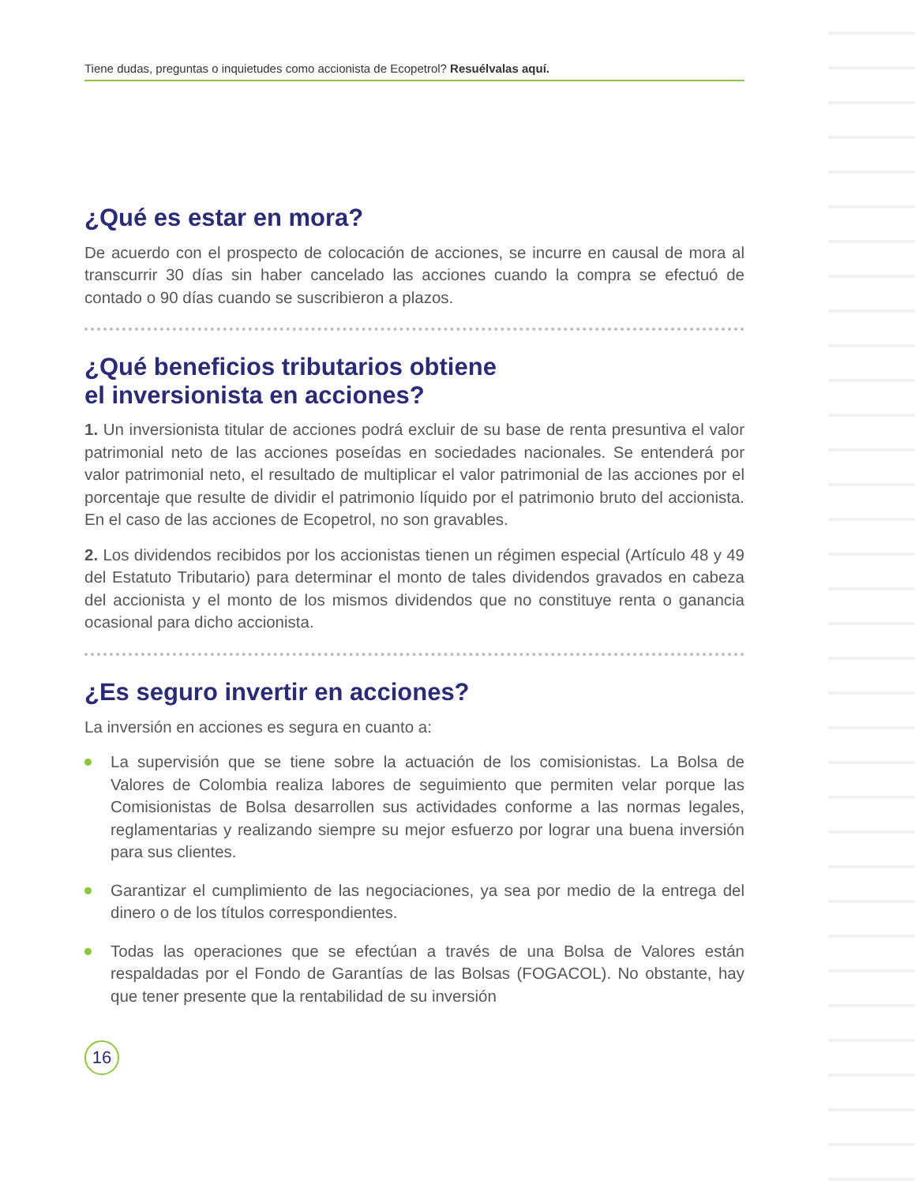Tiene dudas, preguntas o inquietudes como accionista de Ecopetrol? Resuélvalas aquí.
¿Qué es estar en mora?
De acuerdo con el prospecto de colocación de acciones, se incurre en causal de mora al transcurrir 30 días sin haber cancelado las acciones cuando la compra se efectuó de contado o 90 días cuando se suscribieron a plazos.
¿Qué beneficios tributarios obtiene
el inversionista en acciones?
1. Un inversionista titular de acciones podrá excluir de su base de renta presuntiva el valor patrimonial neto de las acciones poseídas en sociedades nacionales. Se entenderá por valor patrimonial neto, el resultado de multiplicar el valor patrimonial de las acciones por el porcentaje que resulte de dividir el patrimonio líquido por el patrimonio bruto del accionista. En el caso de las acciones de Ecopetrol, no son gravables.
2. Los dividendos recibidos por los accionistas tienen un régimen especial (Artículo 48 y 49 del Estatuto Tributario) para determinar el monto de tales dividendos gravados en cabeza del accionista y el monto de los mismos dividendos que no constituye renta o ganancia ocasional para dicho accionista.
¿Es seguro invertir en acciones?
La inversión en acciones es segura en cuanto a:
La supervisión que se tiene sobre la actuación de los comisionistas. La Bolsa de Valores de Colombia realiza labores de seguimiento que permiten velar porque las Comisionistas de Bolsa desarrollen sus actividades conforme a las normas legales, reglamentarias y realizando siempre su mejor esfuerzo por lograr una buena inversión para sus clientes.
Garantizar el cumplimiento de las negociaciones, ya sea por medio de la entrega del dinero o de los títulos correspondientes.
Todas las operaciones que se efectúan a través de una Bolsa de Valores están respaldadas por el Fondo de Garantías de las Bolsas (FOGACOL). No obstante, hay que tener presente que la rentabilidad de su inversión
16